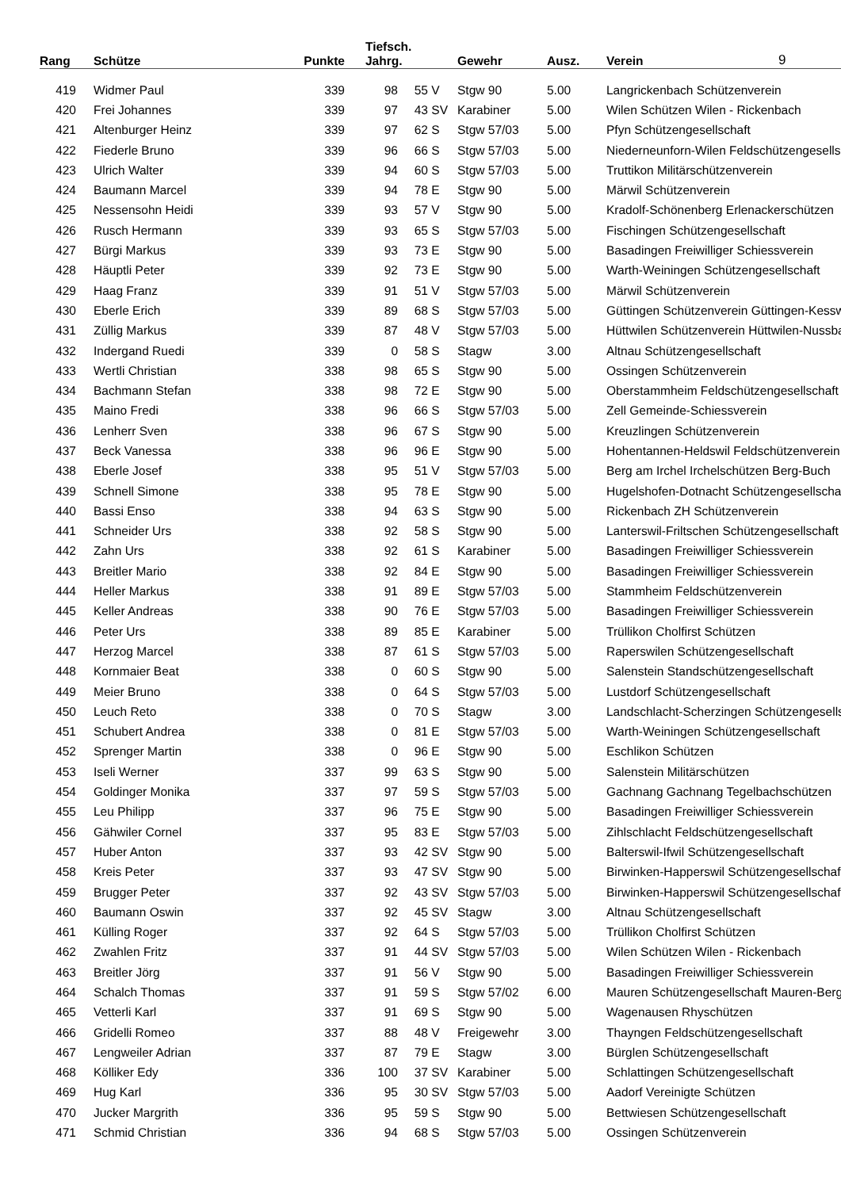| Rang | Schütze | Punkte | Tiefsch. Jahrg. | | | Gewehr | Ausz. | Verein | 9 |
| --- | --- | --- | --- | --- | --- | --- | --- | --- | --- |
| 419 | Widmer Paul | 339 | 98 | 55 | V | Stgw 90 | 5.00 | Langrickenbach Schützenverein | |
| 420 | Frei Johannes | 339 | 97 | 43 | SV | Karabiner | 5.00 | Wilen Schützen Wilen - Rickenbach | |
| 421 | Altenburger Heinz | 339 | 97 | 62 | S | Stgw 57/03 | 5.00 | Pfyn Schützengesellschaft | |
| 422 | Fiederle Bruno | 339 | 96 | 66 | S | Stgw 57/03 | 5.00 | Niederneunforn-Wilen Feldschützengesellsch | |
| 423 | Ulrich Walter | 339 | 94 | 60 | S | Stgw 57/03 | 5.00 | Truttikon Militärschützenverein | |
| 424 | Baumann Marcel | 339 | 94 | 78 | E | Stgw 90 | 5.00 | Märwil Schützenverein | |
| 425 | Nessensohn Heidi | 339 | 93 | 57 | V | Stgw 90 | 5.00 | Kradolf-Schönenberg Erlenackerschützen | |
| 426 | Rusch Hermann | 339 | 93 | 65 | S | Stgw 57/03 | 5.00 | Fischingen Schützengesellschaft | |
| 427 | Bürgi Markus | 339 | 93 | 73 | E | Stgw 90 | 5.00 | Basadingen Freiwilliger Schiessverein | |
| 428 | Häuptli Peter | 339 | 92 | 73 | E | Stgw 90 | 5.00 | Warth-Weiningen Schützengesellschaft | |
| 429 | Haag Franz | 339 | 91 | 51 | V | Stgw 57/03 | 5.00 | Märwil Schützenverein | |
| 430 | Eberle Erich | 339 | 89 | 68 | S | Stgw 57/03 | 5.00 | Güttingen Schützenverein Güttingen-Kesswil | |
| 431 | Züllig Markus | 339 | 87 | 48 | V | Stgw 57/03 | 5.00 | Hüttwilen Schützenverein Hüttwilen-Nussbau | |
| 432 | Indergand Ruedi | 339 | 0 | 58 | S | Stagw | 3.00 | Altnau Schützengesellschaft | |
| 433 | Wertli Christian | 338 | 98 | 65 | S | Stgw 90 | 5.00 | Ossingen Schützenverein | |
| 434 | Bachmann Stefan | 338 | 98 | 72 | E | Stgw 90 | 5.00 | Oberstammheim Feldschützengesellschaft | |
| 435 | Maino Fredi | 338 | 96 | 66 | S | Stgw 57/03 | 5.00 | Zell Gemeinde-Schiessverein | |
| 436 | Lenherr Sven | 338 | 96 | 67 | S | Stgw 90 | 5.00 | Kreuzlingen Schützenverein | |
| 437 | Beck Vanessa | 338 | 96 | 96 | E | Stgw 90 | 5.00 | Hohentannen-Heldswil Feldschützenverein | |
| 438 | Eberle Josef | 338 | 95 | 51 | V | Stgw 57/03 | 5.00 | Berg am Irchel Irchelschützen Berg-Buch | |
| 439 | Schnell Simone | 338 | 95 | 78 | E | Stgw 90 | 5.00 | Hugelshofen-Dotnacht Schützengesellschaft | |
| 440 | Bassi Enso | 338 | 94 | 63 | S | Stgw 90 | 5.00 | Rickenbach ZH Schützenverein | |
| 441 | Schneider Urs | 338 | 92 | 58 | S | Stgw 90 | 5.00 | Lanterswil-Friltschen Schützengesellschaft | |
| 442 | Zahn Urs | 338 | 92 | 61 | S | Karabiner | 5.00 | Basadingen Freiwilliger Schiessverein | |
| 443 | Breitler Mario | 338 | 92 | 84 | E | Stgw 90 | 5.00 | Basadingen Freiwilliger Schiessverein | |
| 444 | Heller Markus | 338 | 91 | 89 | E | Stgw 57/03 | 5.00 | Stammheim Feldschützenverein | |
| 445 | Keller Andreas | 338 | 90 | 76 | E | Stgw 57/03 | 5.00 | Basadingen Freiwilliger Schiessverein | |
| 446 | Peter Urs | 338 | 89 | 85 | E | Karabiner | 5.00 | Trüllikon Cholfirst Schützen | |
| 447 | Herzog Marcel | 338 | 87 | 61 | S | Stgw 57/03 | 5.00 | Raperswilen Schützengesellschaft | |
| 448 | Kornmaier Beat | 338 | 0 | 60 | S | Stgw 90 | 5.00 | Salenstein Standschützengesellschaft | |
| 449 | Meier Bruno | 338 | 0 | 64 | S | Stgw 57/03 | 5.00 | Lustdorf Schützengesellschaft | |
| 450 | Leuch Reto | 338 | 0 | 70 | S | Stagw | 3.00 | Landschlacht-Scherzingen Schützengesellsc | |
| 451 | Schubert Andrea | 338 | 0 | 81 | E | Stgw 57/03 | 5.00 | Warth-Weiningen Schützengesellschaft | |
| 452 | Sprenger Martin | 338 | 0 | 96 | E | Stgw 90 | 5.00 | Eschlikon Schützen | |
| 453 | Iseli Werner | 337 | 99 | 63 | S | Stgw 90 | 5.00 | Salenstein Militärschützen | |
| 454 | Goldinger Monika | 337 | 97 | 59 | S | Stgw 57/03 | 5.00 | Gachnang Gachnang Tegelbachschützen | |
| 455 | Leu Philipp | 337 | 96 | 75 | E | Stgw 90 | 5.00 | Basadingen Freiwilliger Schiessverein | |
| 456 | Gähwiler Cornel | 337 | 95 | 83 | E | Stgw 57/03 | 5.00 | Zihlschlacht Feldschützengesellschaft | |
| 457 | Huber Anton | 337 | 93 | 42 | SV | Stgw 90 | 5.00 | Balterswil-Ifwil Schützengesellschaft | |
| 458 | Kreis Peter | 337 | 93 | 47 | SV | Stgw 90 | 5.00 | Birwinken-Happerswil Schützengesellschaft | |
| 459 | Brugger Peter | 337 | 92 | 43 | SV | Stgw 57/03 | 5.00 | Birwinken-Happerswil Schützengesellschaft | |
| 460 | Baumann Oswin | 337 | 92 | 45 | SV | Stagw | 3.00 | Altnau Schützengesellschaft | |
| 461 | Külling Roger | 337 | 92 | 64 | S | Stgw 57/03 | 5.00 | Trüllikon Cholfirst Schützen | |
| 462 | Zwahlen Fritz | 337 | 91 | 44 | SV | Stgw 57/03 | 5.00 | Wilen Schützen Wilen - Rickenbach | |
| 463 | Breitler Jörg | 337 | 91 | 56 | V | Stgw 90 | 5.00 | Basadingen Freiwilliger Schiessverein | |
| 464 | Schalch Thomas | 337 | 91 | 59 | S | Stgw 57/02 | 6.00 | Mauren Schützengesellschaft Mauren-Berg | |
| 465 | Vetterli Karl | 337 | 91 | 69 | S | Stgw 90 | 5.00 | Wagenausen Rhyschützen | |
| 466 | Gridelli Romeo | 337 | 88 | 48 | V | Freigewehr | 3.00 | Thayngen Feldschützengesellschaft | |
| 467 | Lengweiler Adrian | 337 | 87 | 79 | E | Stagw | 3.00 | Bürglen Schützengesellschaft | |
| 468 | Kölliker Edy | 336 | 100 | 37 | SV | Karabiner | 5.00 | Schlattingen Schützengesellschaft | |
| 469 | Hug Karl | 336 | 95 | 30 | SV | Stgw 57/03 | 5.00 | Aadorf Vereinigte Schützen | |
| 470 | Jucker Margrith | 336 | 95 | 59 | S | Stgw 90 | 5.00 | Bettwiesen Schützengesellschaft | |
| 471 | Schmid Christian | 336 | 94 | 68 | S | Stgw 57/03 | 5.00 | Ossingen Schützenverein | |